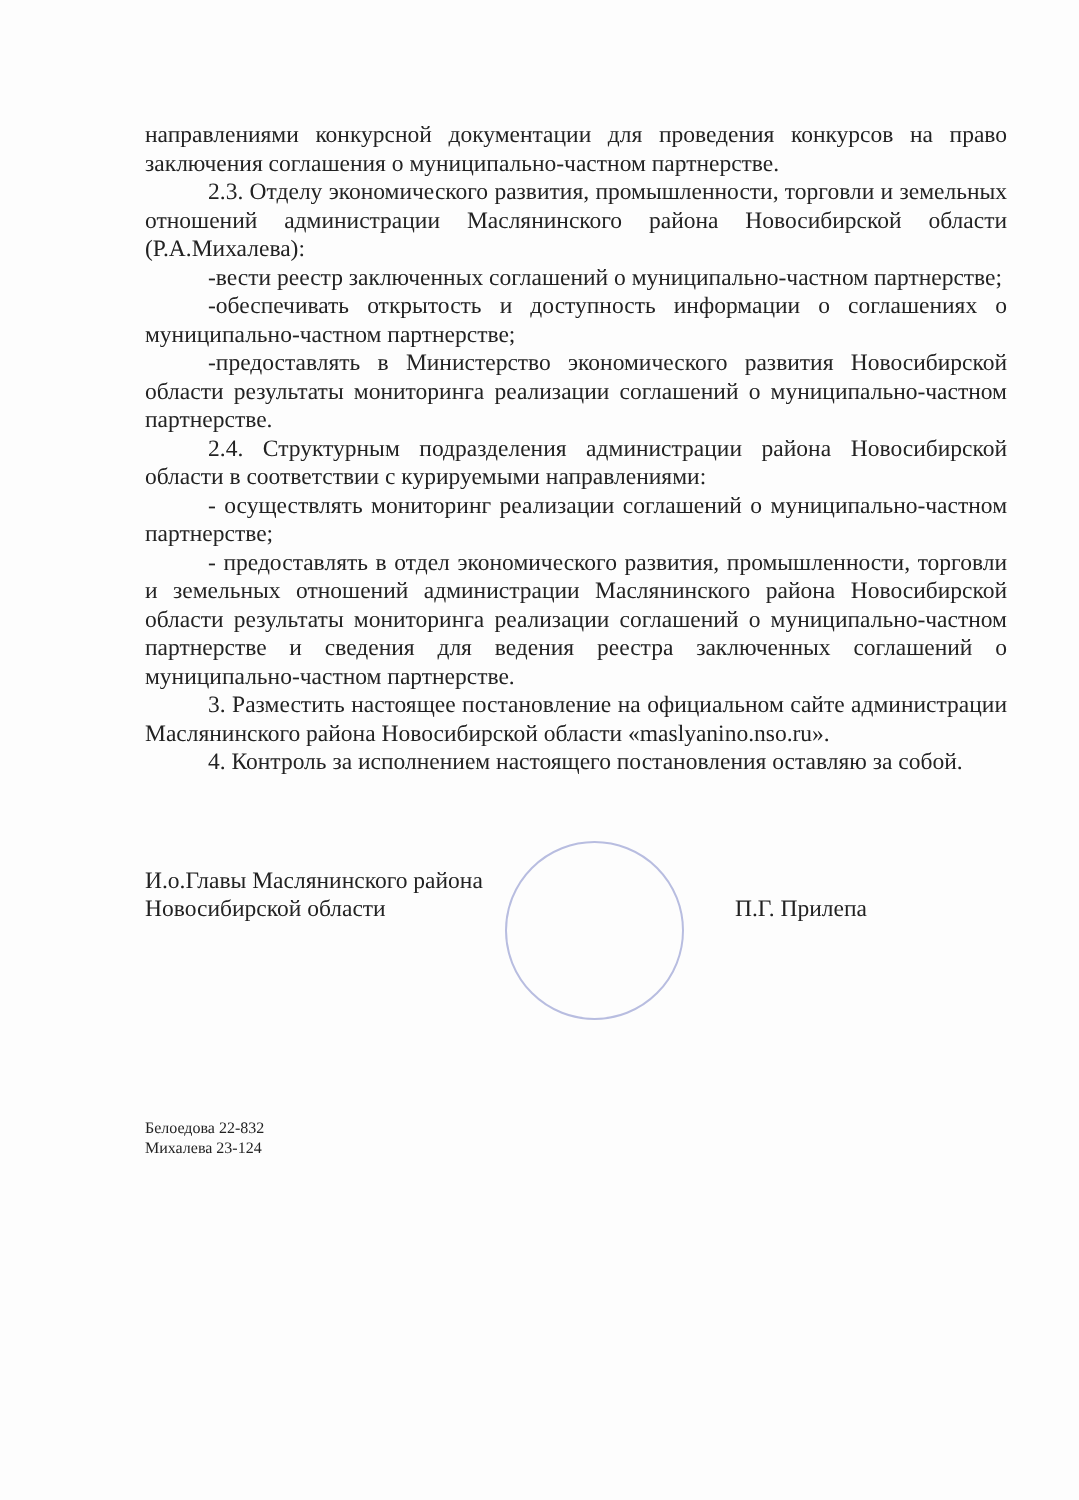направлениями конкурсной документации для проведения конкурсов на право заключения соглашения о муниципально-частном партнерстве.
2.3. Отделу экономического развития, промышленности, торговли и земельных отношений администрации Маслянинского района Новосибирской области (Р.А.Михалева):
-вести реестр заключенных соглашений о муниципально-частном партнерстве;
-обеспечивать открытость и доступность информации о соглашениях о муниципально-частном партнерстве;
-предоставлять в Министерство экономического развития Новосибирской области результаты мониторинга реализации соглашений о муниципально-частном партнерстве.
2.4. Структурным подразделения администрации района Новосибирской области в соответствии с курируемыми направлениями:
- осуществлять мониторинг реализации соглашений о муниципально-частном партнерстве;
- предоставлять в отдел экономического развития, промышленности, торговли и земельных отношений администрации Маслянинского района Новосибирской области результаты мониторинга реализации соглашений о муниципально-частном партнерстве и сведения для ведения реестра заключенных соглашений о муниципально-частном партнерстве.
3. Разместить настоящее постановление на официальном сайте администрации Маслянинского района Новосибирской области «maslyanino.nso.ru».
4. Контроль за исполнением настоящего постановления оставляю за собой.
И.о.Главы Маслянинского района
Новосибирской области
П.Г. Прилепа
Белоедова 22-832
Михалева 23-124